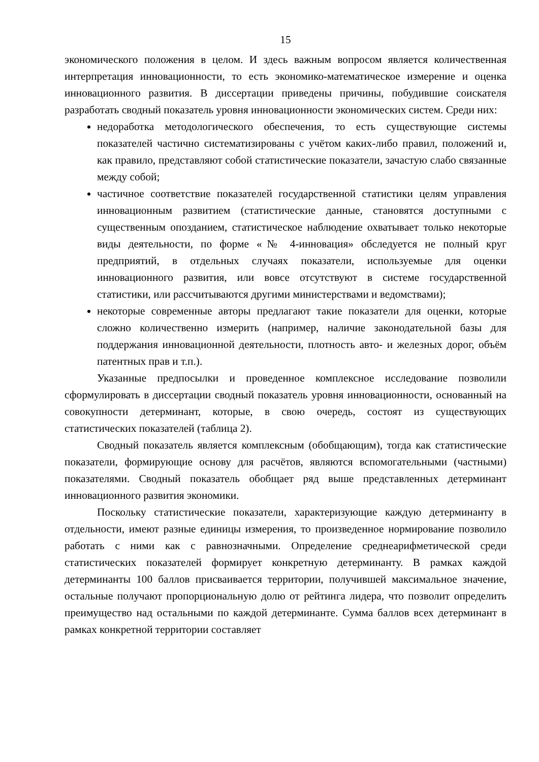15
экономического положения в целом. И здесь важным вопросом является количественная интерпретация инновационности, то есть экономико-математическое измерение и оценка инновационного развития. В диссертации приведены причины, побудившие соискателя разработать сводный показатель уровня инновационности экономических систем. Среди них:
недоработка методологического обеспечения, то есть существующие системы показателей частично систематизированы с учётом каких-либо правил, положений и, как правило, представляют собой статистические показатели, зачастую слабо связанные между собой;
частичное соответствие показателей государственной статистики целям управления инновационным развитием (статистические данные, становятся доступными с существенным опозданием, статистическое наблюдение охватывает только некоторые виды деятельности, по форме «№ 4-инновация» обследуется не полный круг предприятий, в отдельных случаях показатели, используемые для оценки инновационного развития, или вовсе отсутствуют в системе государственной статистики, или рассчитываются другими министерствами и ведомствами);
некоторые современные авторы предлагают такие показатели для оценки, которые сложно количественно измерить (например, наличие законодательной базы для поддержания инновационной деятельности, плотность авто- и железных дорог, объём патентных прав и т.п.).
Указанные предпосылки и проведенное комплексное исследование позволили сформулировать в диссертации сводный показатель уровня инновационности, основанный на совокупности детерминант, которые, в свою очередь, состоят из существующих статистических показателей (таблица 2).
Сводный показатель является комплексным (обобщающим), тогда как статистические показатели, формирующие основу для расчётов, являются вспомогательными (частными) показателями. Сводный показатель обобщает ряд выше представленных детерминант инновационного развития экономики.
Поскольку статистические показатели, характеризующие каждую детерминанту в отдельности, имеют разные единицы измерения, то произведенное нормирование позволило работать с ними как с равнозначными. Определение среднеарифметической среди статистических показателей формирует конкретную детерминанту. В рамках каждой детерминанты 100 баллов присваивается территории, получившей максимальное значение, остальные получают пропорциональную долю от рейтинга лидера, что позволит определить преимущество над остальными по каждой детерминанте. Сумма баллов всех детерминант в рамках конкретной территории составляет